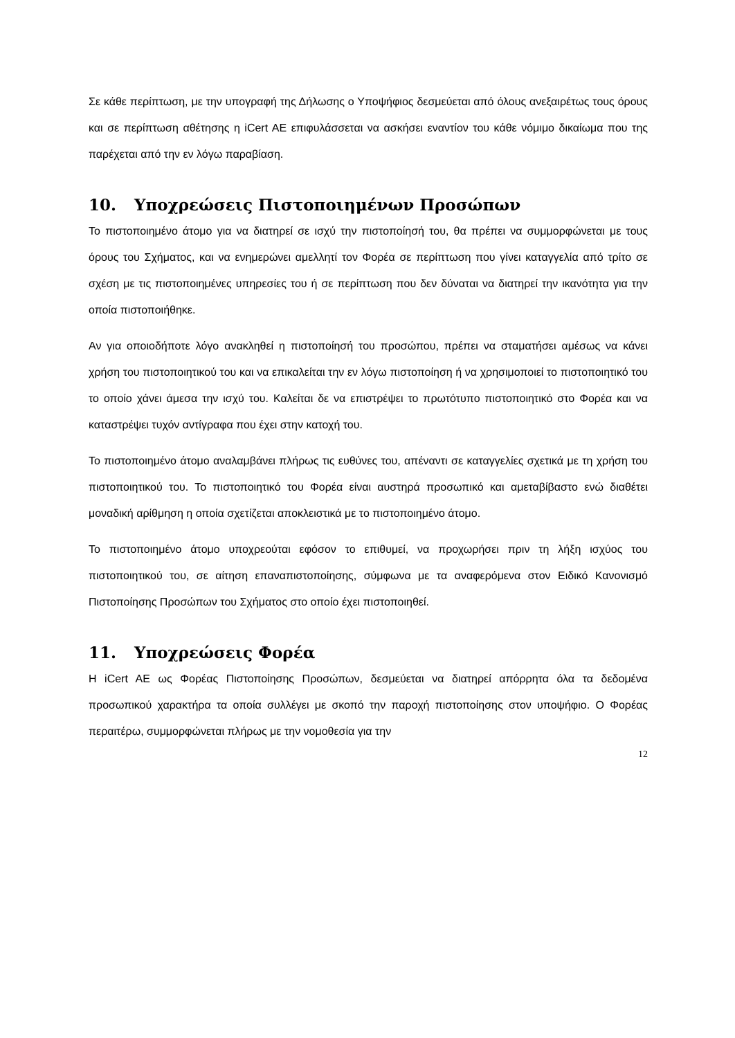Σε κάθε περίπτωση, με την υπογραφή της Δήλωσης ο Υποψήφιος δεσμεύεται από όλους ανεξαιρέτως τους όρους και σε περίπτωση αθέτησης η iCert AE επιφυλάσσεται να ασκήσει εναντίον του κάθε νόμιμο δικαίωμα που της παρέχεται από την εν λόγω παραβίαση.
10. Υποχρεώσεις Πιστοποιημένων Προσώπων
Το πιστοποιημένο άτομο για να διατηρεί σε ισχύ την πιστοποίησή του, θα πρέπει να συμμορφώνεται με τους όρους του Σχήματος, και να ενημερώνει αμελλητί τον Φορέα σε περίπτωση που γίνει καταγγελία από τρίτο σε σχέση με τις πιστοποιημένες υπηρεσίες του ή σε περίπτωση που δεν δύναται να διατηρεί την ικανότητα για την οποία πιστοποιήθηκε.
Αν για οποιοδήποτε λόγο ανακληθεί η πιστοποίησή του προσώπου, πρέπει να σταματήσει αμέσως να κάνει χρήση του πιστοποιητικού του και να επικαλείται την εν λόγω πιστοποίηση ή να χρησιμοποιεί το πιστοποιητικό του το οποίο χάνει άμεσα την ισχύ του. Καλείται δε να επιστρέψει το πρωτότυπο πιστοποιητικό στο Φορέα και να καταστρέψει τυχόν αντίγραφα που έχει στην κατοχή του.
Το πιστοποιημένο άτομο αναλαμβάνει πλήρως τις ευθύνες του, απέναντι σε καταγγελίες σχετικά με τη χρήση του πιστοποιητικού του. Το πιστοποιητικό του Φορέα είναι αυστηρά προσωπικό και αμεταβίβαστο ενώ διαθέτει μοναδική αρίθμηση η οποία σχετίζεται αποκλειστικά με το πιστοποιημένο άτομο.
Το πιστοποιημένο άτομο υποχρεούται εφόσον το επιθυμεί, να προχωρήσει πριν τη λήξη ισχύος του πιστοποιητικού του, σε αίτηση επαναπιστοποίησης, σύμφωνα με τα αναφερόμενα στον Ειδικό Κανονισμό Πιστοποίησης Προσώπων του Σχήματος στο οποίο έχει πιστοποιηθεί.
11. Υποχρεώσεις Φορέα
Η iCert AE ως Φορέας Πιστοποίησης Προσώπων, δεσμεύεται να διατηρεί απόρρητα όλα τα δεδομένα προσωπικού χαρακτήρα τα οποία συλλέγει με σκοπό την παροχή πιστοποίησης στον υποψήφιο. Ο Φορέας περαιτέρω, συμμορφώνεται πλήρως με την νομοθεσία για την
12